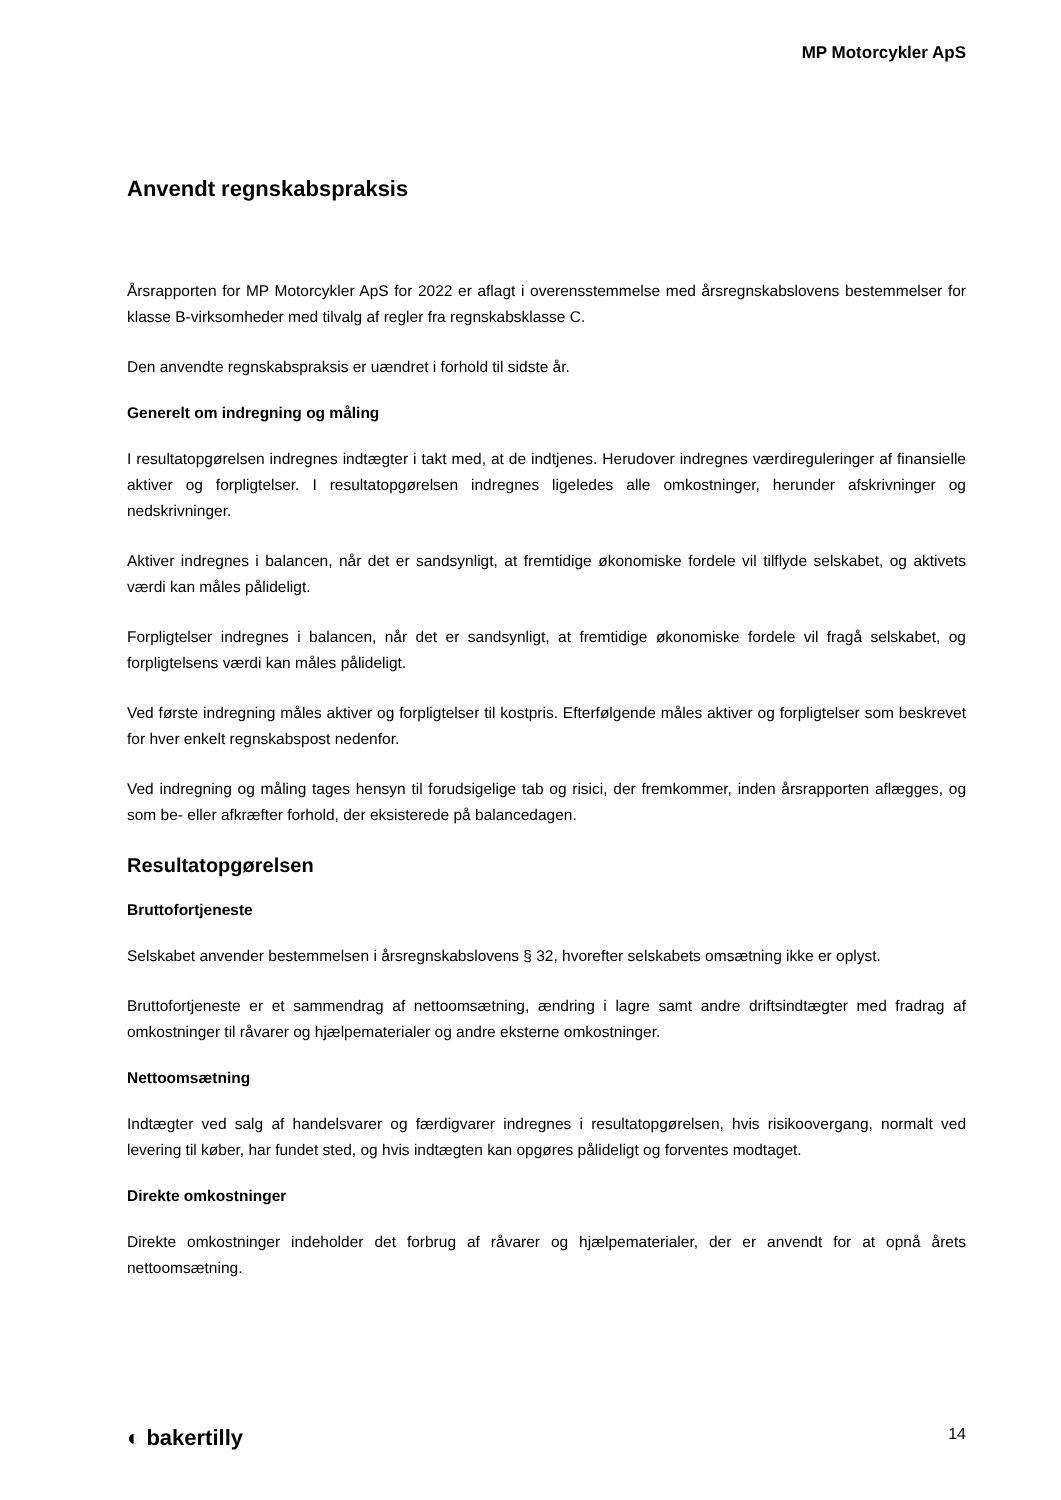MP Motorcykler ApS
Anvendt regnskabspraksis
Årsrapporten for MP Motorcykler ApS for 2022 er aflagt i overensstemmelse med årsregnskabslovens bestemmelser for klasse B-virksomheder med tilvalg af regler fra regnskabsklasse C.
Den anvendte regnskabspraksis er uændret i forhold til sidste år.
Generelt om indregning og måling
I resultatopgørelsen indregnes indtægter i takt med, at de indtjenes. Herudover indregnes værdireguleringer af finansielle aktiver og forpligtelser. I resultatopgørelsen indregnes ligeledes alle omkostninger, herunder afskrivninger og nedskrivninger.
Aktiver indregnes i balancen, når det er sandsynligt, at fremtidige økonomiske fordele vil tilflyde selskabet, og aktivets værdi kan måles pålideligt.
Forpligtelser indregnes i balancen, når det er sandsynligt, at fremtidige økonomiske fordele vil fragå selskabet, og forpligtelsens værdi kan måles pålideligt.
Ved første indregning måles aktiver og forpligtelser til kostpris. Efterfølgende måles aktiver og forpligtelser som beskrevet for hver enkelt regnskabspost nedenfor.
Ved indregning og måling tages hensyn til forudsigelige tab og risici, der fremkommer, inden årsrapporten aflægges, og som be- eller afkræfter forhold, der eksisterede på balancedagen.
Resultatopgørelsen
Bruttofortjeneste
Selskabet anvender bestemmelsen i årsregnskabslovens § 32, hvorefter selskabets omsætning ikke er oplyst.
Bruttofortjeneste er et sammendrag af nettoomsætning, ændring i lagre samt andre driftsindtægter med fradrag af omkostninger til råvarer og hjælpematerialer og andre eksterne omkostninger.
Nettoomsætning
Indtægter ved salg af handelsvarer og færdigvarer indregnes i resultatopgørelsen, hvis risikoovergang, normalt ved levering til køber, har fundet sted, og hvis indtægten kan opgøres pålideligt og forventes modtaget.
Direkte omkostninger
Direkte omkostninger indeholder det forbrug af råvarer og hjælpematerialer, der er anvendt for at opnå årets nettoomsætning.
◐ bakertilly 14